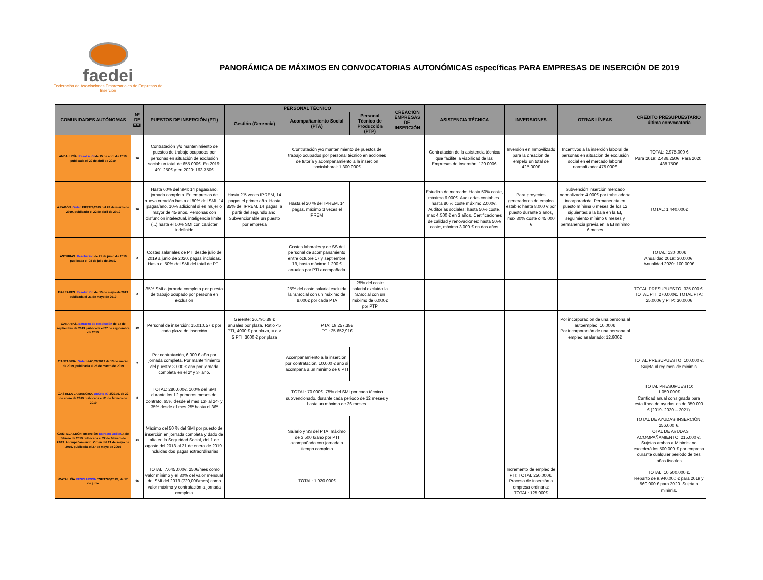faedei
Federación de Asociaciones Empresariales de Empresas de Inserción
PANORÁMICA DE MÁXIMOS EN CONVOCATORIAS AUTONÓMICAS específicas PARA EMPRESAS DE INSERCIÓN DE 2019
| COMUNIDADES AUTÓNOMAS | Nº DE EEII | PUESTOS DE INSERCIÓN (PTI) | PERSONAL TÉCNICO | | | CREACIÓN EMPRESAS DE INSERCIÓN | ASISTENCIA TÉCNICA | INVERSIONES | OTRAS LÍNEAS | CRÉDITO PRESUPUESTARIO última convocatoria |
| --- | --- | --- | --- | --- | --- | --- | --- | --- | --- | --- |
| | | | Gestión (Gerencia) | Acompañamiento Social (PTA) | Personal Técnico de Producción (PTP) | | | | | |
| ANDALUCÍA. Resolución de 15 de abril de 2019, publicada el 29 de abril de 2019 | 16 | Contratación y/o mantenimiento de puestos de trabajo ocupados por personas en situación de exclusión social: un total de 655.000€. En 2019: 491.250€ y en 2020: 163.750€ | | Contratación y/o mantenimiento de puestos de trabajo ocupados por personal técnico en acciones de tutoría y acompañamiento a la inserción sociolaboral: 1.300.000€ | | | Contratación de la asistencia técnica que facilite la viabilidad de las Empresas de Inserción: 120.000€ | Inversión en Inmovilizado para la creación de empelo un total de 425.000€ | Incentivos a la inserción laboral de personas en situación de exclusión social en el mercado laboral normalizado: 475.000€ | TOTAL: 2.975.000 € Para 2019: 2.486.250€. Para 2020: 488.750€ |
| ARAGÓN. Orden EIE/379/2019 del 28 de marzo de 2019, publicada el 22 de abril de 2019 | 16 | Hasta 60% del SMI: 14 pagas/año, jornada completa. En empresas de nueva creación hasta el 80% del SMI, 14 pagas/año, 10% adicional si es mujer o mayor de 45 años. Personas con disfunción intelectual, inteligencia límite,(...) hasta el 60% SMI con carácter indefinido | Hasta 2´5 veces IPREM, 14 pagas el primer año. Hasta 85% del IPREM, 14 pagas, a partir del segundo año. Subvencionable un puesto por empresa | Hasta el 20 % del IPREM, 14 pagas, máximo 3 veces el IPREM. | | | Estudios de mercado: Hasta 50% coste, máximo 6.000€. Auditorías contables: hasta 80 % coste máximo 2.000€. Auditorías sociales: hasta 50% coste, max 4.500 € en 3 años. Certificaciones de calidad y renovaciones: hasta 50% coste, máximo 3.000 € en dos años | Para proyectos generadores de empleo estable: hasta 8.000 € por puesto durante 3 años, max 80% coste o 45.000 € | Subvención inserción mercado normalizado: 4.000€ por trabajador/a incorporado/a. Permanencia en puesto mínima 6 meses de los 12 siguientes a la baja en la EI, seguimiento mínimo 6 meses y permanencia previa en la EI mínimo 6 meses | TOTAL: 1.440.000€ |
| ASTURIAS. Resolución de 21 de junio de 2019 publicada el 08 de julio de 2019. | 6 | Costes salariales de PTI desde julio de 2019 a junio de 2020, pagas incluidas. Hasta el 50% del SMI del total de PTI. | | Costes laborales y de SS del personal de acompañamiento entre octubre 17 y septiembre 19, hasta máximo 1.200 € anuales por PTI acompañada | | | | | | TOTAL: 130.000€ Anualidad 2019: 30.000€. Anualidad 2020: 100.000€ |
| BALEARES. Resolución del 15 de mayo de 2019 publicada el 21 de mayo de 2019 | 6 | 35% SMI a jornada completa por puesto de trabajo ocupado por persona en exclusión | | 25% del coste salarial excluida la S.Social con un máximo de 8.000€ por cada PTA | 25% del coste salarial excluida la S.Social con un máximo de 6.000€ por PTP | | | | | TOTAL PRESUPUESTO: 325.000 €. TOTAL PTI: 270.000€. TOTAL PTA: 25.000€ y PTP: 30.000€ |
| CANARIAS. Extracto de Resolución de 17 de septiembre de 2019 publicada el 27 de septiembre de 2019 | 10 | Personal de inserción: 15.010,57 € por cada plaza de inserción | Gerente: 26.790,89 € anuales por plaza. Ratio <5 PTI, 4000 € por plaza, = o > 5 PTI, 3000 € por plaza | PTA: 19.257,38€ PTI: 25.652,91€ | | | | | Por incorporación de una persona al autoempleo: 10.000€ Por incorporación de una persona al empleo asalariado: 12.600€ | |
| CANTABRIA. Orden HAC/20/2019 de 13 de marzo de 2019, publicada el 26 de marzo de 2019 | 2 | Por contratación, 6.000 € año por jornada completa. Por mantenimiento del puesto: 3.000 € año por jornada completa en el 2º y 3º año. | | Acompañamiento a la inserción: por contratación, 10.000 € año si acompaña a un mínimo de 6 PTI | | | | | | TOTAL PRESUPUESTO: 100.000 €. Sujeta al regimen de minimis |
| CASTILLA LA MANCHA. DECRETO 3/2019, de 22 de enero de 2019 publicada el 01 de febrero de 2019 | 8 | TOTAL: 280.000€. 100% del SMI durante los 12 primeros meses del contrato. 65% desde el mes 13º al 24º y 35% desde el mes 25º hasta el 36º | | TOTAL: 70.000€. 75% del SMI por cada técnico subvencionado, durante cada período de 12 meses y hasta un máximo de 36 meses. | | | | | | TOTAL PRESUPUESTO: 1.050.000€ Cantidad anual consignada para esta línea de ayudas es de 350.000 € (2019- 2020 – 2021). |
| CASTILLA LEÓN. Inserción: Extracto Orden 14 de febrero de 2019 publicada el 22 de febrero de 2019. Acompañamiento: Orden del 21 de mayo de 2019, publicada el 27 de mayo de 2019 | 14 | Máximo del 50 % del SMI por puesto de inserción en jornada completa y dado de alta en la Seguridad Social, del 1 de agosto del 2018 al 31 de enero de 2019. Incluidas dos pagas extraordinarias | | Salario y SS del PTA: máximo de 3.500 €/año por PTI acompañado con jornada a tiempo completo | | | | | | TOTAL DE AYUDAS INSERCIÓN: 256.000 €. TOTAL DE AYUDAS ACOMPAÑAMIENTO: 215.000 €. Sujetas ambas a Minimis: no excederá los 500.000 € por empresa durante cualquier período de tres años fiscales |
| CATALUÑA RESOLUCIÓN TSF/1766/2019, de 17 de junio | 65 | TOTAL: 7.645.000€. 250€/mes como valor mínimo y el 80% del valor mensual del SMI del 2019 (720,00€/mes) como valor máximo y contratación a jornada completa | | TOTAL: 1.920.000€ | | | | Incremento de empleo de PTI: TOTAL 250.000€. Proceso de inserción a empresa ordinaria: TOTAL: 125.000€ | | TOTAL: 10.500.000 €. Reparto de 9.940.000 € para 2019 y 560.000 € para 2020. Sujeta a minimis. |